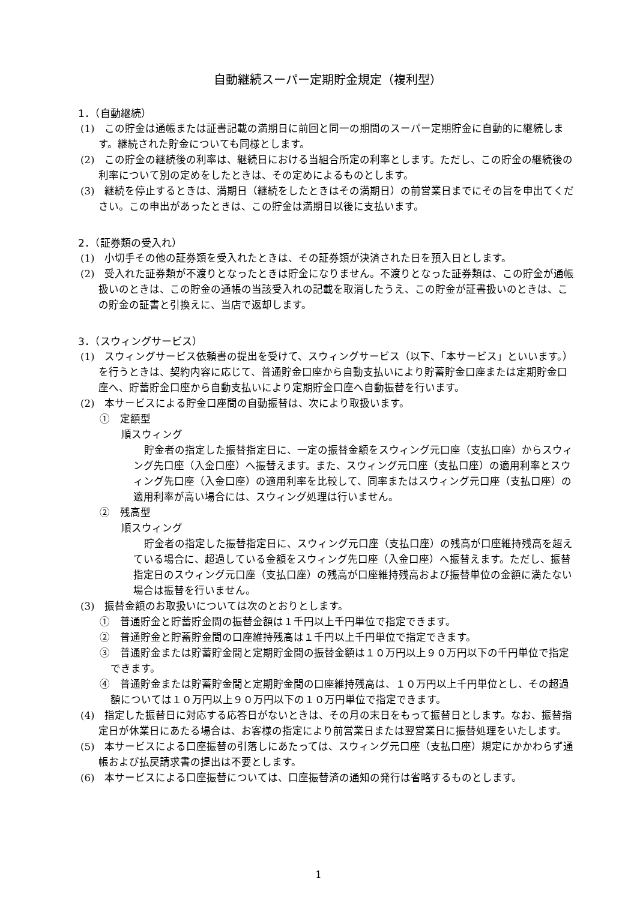自動継続スーパー定期貯金規定（複利型）
1．（自動継続）
(1)　この貯金は通帳または証書記載の満期日に前回と同一の期間のスーパー定期貯金に自動的に継続します。継続された貯金についても同様とします。
(2)　この貯金の継続後の利率は、継続日における当組合所定の利率とします。ただし、この貯金の継続後の利率について別の定めをしたときは、その定めによるものとします。
(3)　継続を停止するときは、満期日（継続をしたときはその満期日）の前営業日までにその旨を申出てください。この申出があったときは、この貯金は満期日以後に支払います。
2．（証券類の受入れ）
(1)　小切手その他の証券類を受入れたときは、その証券類が決済された日を預入日とします。
(2)　受入れた証券類が不渡りとなったときは貯金になりません。不渡りとなった証券類は、この貯金が通帳扱いのときは、この貯金の通帳の当該受入れの記載を取消したうえ、この貯金が証書扱いのときは、この貯金の証書と引換えに、当店で返却します。
3．（スウィングサービス）
(1)　スウィングサービス依頼書の提出を受けて、スウィングサービス（以下、「本サービス」といいます。）を行うときは、契約内容に応じて、普通貯金口座から自動支払いにより貯蓄貯金口座または定期貯金口座へ、貯蓄貯金口座から自動支払いにより定期貯金口座へ自動振替を行います。
(2)　本サービスによる貯金口座間の自動振替は、次により取扱います。
①　定額型
順スウィング
貯金者の指定した振替指定日に、一定の振替金額をスウィング元口座（支払口座）からスウィング先口座（入金口座）へ振替えます。また、スウィング元口座（支払口座）の適用利率とスウィング先口座（入金口座）の適用利率を比較して、同率またはスウィング元口座（支払口座）の適用利率が高い場合には、スウィング処理は行いません。
②　残高型
順スウィング
貯金者の指定した振替指定日に、スウィング元口座（支払口座）の残高が口座維持残高を超えている場合に、超過している金額をスウィング先口座（入金口座）へ振替えます。ただし、振替指定日のスウィング元口座（支払口座）の残高が口座維持残高および振替単位の金額に満たない場合は振替を行いません。
(3)　振替金額のお取扱いについては次のとおりとします。
①　普通貯金と貯蓄貯金間の振替金額は１千円以上千円単位で指定できます。
②　普通貯金と貯蓄貯金間の口座維持残高は１千円以上千円単位で指定できます。
③　普通貯金または貯蓄貯金間と定期貯金間の振替金額は１０万円以上９０万円以下の千円単位で指定できます。
④　普通貯金または貯蓄貯金間と定期貯金間の口座維持残高は、１０万円以上千円単位とし、その超過額については１０万円以上９０万円以下の１０万円単位で指定できます。
(4)　指定した振替日に対応する応答日がないときは、その月の末日をもって振替日とします。なお、振替指定日が休業日にあたる場合は、お客様の指定により前営業日または翌営業日に振替処理をいたします。
(5)　本サービスによる口座振替の引落しにあたっては、スウィング元口座（支払口座）規定にかかわらず通帳および払戻請求書の提出は不要とします。
(6)　本サービスによる口座振替については、口座振替済の通知の発行は省略するものとします。
1